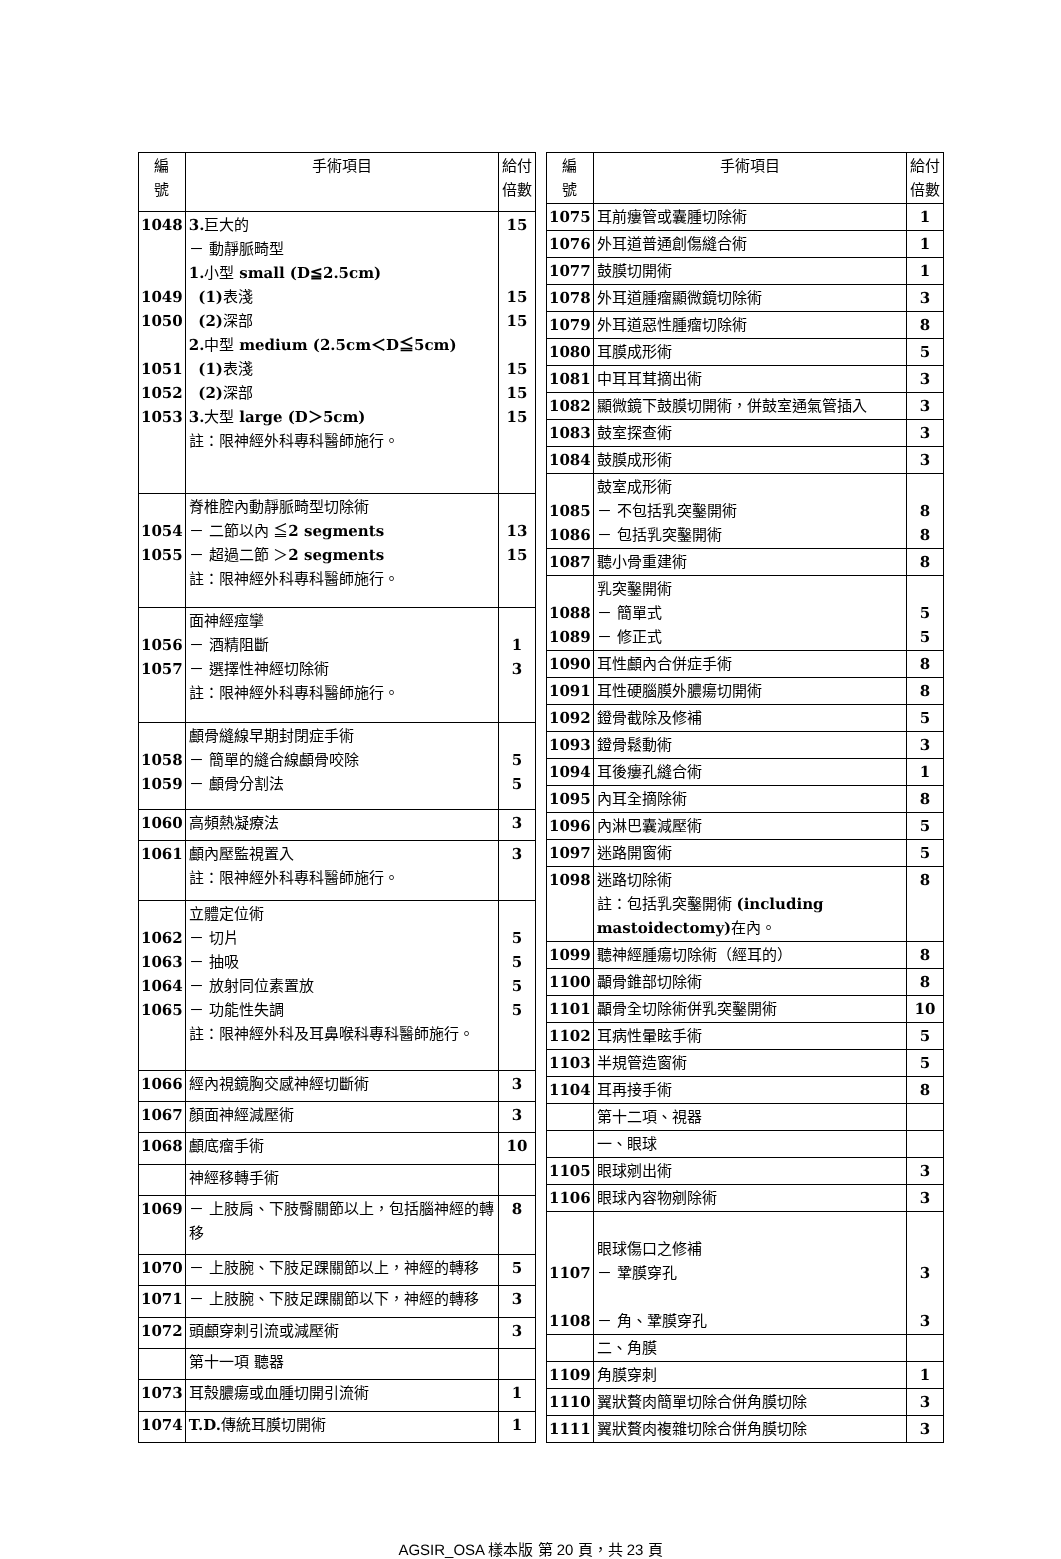| 編 號 | 手術項目 | 給付 倍數 |
| --- | --- | --- |
| 1048 1049 1050 1051 1052 1053 | 3. 巨大的 － 動靜脈畸型 1. 小型 small (D≦2.5cm) (1) 表淺 (2) 深部 2. 中型 medium (2.5cm＜D≦5cm) (1) 表淺 (2) 深部 3. 大型 large (D＞5cm) 註：限神經外科專科醫師施行。 | 15 15 15 15 15 15 |
| 1054 1055 | 脊椎腔內動靜脈畸型切除術 － 二節以內 ≦ 2 segments － 超過二節 ＞ 2 segments 註：限神經外科專科醫師施行。 | 13 15 |
| 1056 1057 | 面神經痙攣 － 酒精阻斷 － 選擇性神經切除術 註：限神經外科專科醫師施行。 | 1 3 |
| 1058 1059 | 顱骨縫線早期封閉症手術 － 簡單的縫合線顱骨咬除 － 顱骨分割法 | 5 5 |
| 1060 | 高頻熱凝療法 | 3 |
| 1061 | 顱內壓監視置入 註：限神經外科專科醫師施行。 | 3 |
| 1062 1063 1064 1065 | 立體定位術 － 切片 － 抽吸 － 放射同位素置放 － 功能性失調 註：限神經外科及耳鼻喉科專科醫師施行。 | 5 5 5 5 |
| 1066 | 經內視鏡胸交感神經切斷術 | 3 |
| 1067 | 顏面神經減壓術 | 3 |
| 1068 | 顱底瘤手術 | 10 |
| | 神經移轉手術 | |
| 1069 | － 上肢肩、下肢臀關節以上，包括腦神經的轉移 | 8 |
| 1070 | － 上肢腕、下肢足踝關節以上，神經的轉移 | 5 |
| 1071 | － 上肢腕、下肢足踝關節以下，神經的轉移 | 3 |
| 1072 | 頭顱穿刺引流或減壓術 | 3 |
| | 第十一項 聽器 | |
| 1073 | 耳殼膿瘍或血腫切開引流術 | 1 |
| 1074 | T.D. 傳統耳膜切開術 | 1 |
| 編 號 | 手術項目 | 給付 倍數 |
| --- | --- | --- |
| 1075 | 耳前瘻管或囊腫切除術 | 1 |
| 1076 | 外耳道普通創傷縫合術 | 1 |
| 1077 | 鼓膜切開術 | 1 |
| 1078 | 外耳道腫瘤顯微鏡切除術 | 3 |
| 1079 | 外耳道惡性腫瘤切除術 | 8 |
| 1080 | 耳膜成形術 | 5 |
| 1081 | 中耳耳茸摘出術 | 3 |
| 1082 | 顯微鏡下鼓膜切開術，併鼓室通氣管插入 | 3 |
| 1083 | 鼓室探查術 | 3 |
| 1084 | 鼓膜成形術 | 3 |
| 1085 1086 | 鼓室成形術 － 不包括乳突鑿開術 － 包括乳突鑿開術 | 8 8 |
| 1087 | 聽小骨重建術 | 8 |
| 1088 1089 | 乳突鑿開術 － 簡單式 － 修正式 | 5 5 |
| 1090 | 耳性顱內合併症手術 | 8 |
| 1091 | 耳性硬腦膜外膿瘍切開術 | 8 |
| 1092 | 鐙骨截除及修補 | 5 |
| 1093 | 鐙骨鬆動術 | 3 |
| 1094 | 耳後瘻孔縫合術 | 1 |
| 1095 | 內耳全摘除術 | 8 |
| 1096 | 內淋巴囊減壓術 | 5 |
| 1097 | 迷路開窗術 | 5 |
| 1098 | 迷路切除術 註：包括乳突鑿開術 (including mastoidectomy) 在內。 | 8 |
| 1099 | 聽神經腫瘍切除術（經耳的） | 8 |
| 1100 | 顳骨錐部切除術 | 8 |
| 1101 | 顳骨全切除術併乳突鑿開術 | 10 |
| 1102 | 耳病性暈眩手術 | 5 |
| 1103 | 半規管造窗術 | 5 |
| 1104 | 耳再接手術 | 8 |
| | 第十二項、視器 | |
| | 一、眼球 | |
| 1105 | 眼球剜出術 | 3 |
| 1106 | 眼球內容物剜除術 | 3 |
| 1107 1108 | 眼球傷口之修補 － 鞏膜穿孔 － 角、鞏膜穿孔 | 3 3 |
| | 二、角膜 | |
| 1109 | 角膜穿刺 | 1 |
| 1110 | 翼狀贅肉簡單切除合併角膜切除 | 3 |
| 1111 | 翼狀贅肉複雜切除合併角膜切除 | 3 |
AGSIR_OSA 樣本版 第 20 頁，共 23 頁